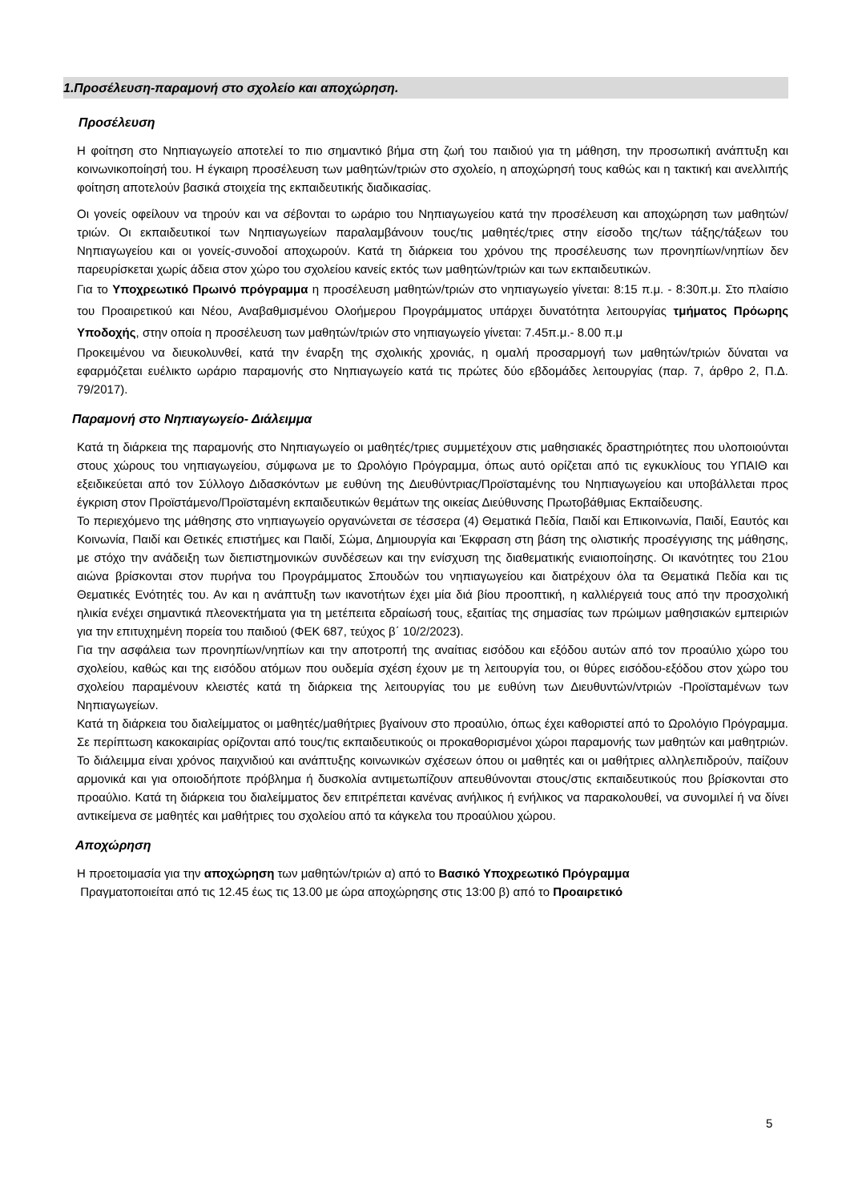1.Προσέλευση-παραμονή στο σχολείο και αποχώρηση.
Προσέλευση
Η φοίτηση στο Νηπιαγωγείο αποτελεί το πιο σημαντικό βήμα στη ζωή του παιδιού για τη μάθηση, την προσωπική ανάπτυξη και κοινωνικοποίησή του. Η έγκαιρη προσέλευση των μαθητών/τριών στο σχολείο, η αποχώρησή τους καθώς και η τακτική και ανελλιπής φοίτηση αποτελούν βασικά στοιχεία της εκπαιδευτικής διαδικασίας.
Οι γονείς οφείλουν να τηρούν και να σέβονται το ωράριο του Νηπιαγωγείου κατά την προσέλευση και αποχώρηση των μαθητών/τριών. Οι εκπαιδευτικοί των Νηπιαγωγείων παραλαμβάνουν τους/τις μαθητές/τριες στην είσοδο της/των τάξης/τάξεων του Νηπιαγωγείου και οι γονείς-συνοδοί αποχωρούν. Κατά τη διάρκεια του χρόνου της προσέλευσης των προνηπίων/νηπίων δεν παρευρίσκεται χωρίς άδεια στον χώρο του σχολείου κανείς εκτός των μαθητών/τριών και των εκπαιδευτικών.
Για το Υποχρεωτικό Πρωινό πρόγραμμα η προσέλευση μαθητών/τριών στο νηπιαγωγείο γίνεται: 8:15 π.μ. - 8:30π.μ. Στο πλαίσιο του Προαιρετικού και Νέου, Αναβαθμισμένου Ολοήμερου Προγράμματος υπάρχει δυνατότητα λειτουργίας τμήματος Πρόωρης Υποδοχής, στην οποία η προσέλευση των μαθητών/τριών στο νηπιαγωγείο γίνεται: 7.45π.μ.- 8.00 π.μ
Προκειμένου να διευκολυνθεί, κατά την έναρξη της σχολικής χρονιάς, η ομαλή προσαρμογή των μαθητών/τριών δύναται να εφαρμόζεται ευέλικτο ωράριο παραμονής στο Νηπιαγωγείο κατά τις πρώτες δύο εβδομάδες λειτουργίας (παρ. 7, άρθρο 2, Π.Δ. 79/2017).
Παραμονή στο Νηπιαγωγείο- Διάλειμμα
Κατά τη διάρκεια της παραμονής στο Νηπιαγωγείο οι μαθητές/τριες συμμετέχουν στις μαθησιακές δραστηριότητες που υλοποιούνται στους χώρους του νηπιαγωγείου, σύμφωνα με το Ωρολόγιο Πρόγραμμα, όπως αυτό ορίζεται από τις εγκυκλίους του ΥΠΑΙΘ και εξειδικεύεται από τον Σύλλογο Διδασκόντων με ευθύνη της Διευθύντριας/Προϊσταμένης του Νηπιαγωγείου και υποβάλλεται προς έγκριση στον Προϊστάμενο/Προϊσταμένη εκπαιδευτικών θεμάτων της οικείας Διεύθυνσης Πρωτοβάθμιας Εκπαίδευσης.
Το περιεχόμενο της μάθησης στο νηπιαγωγείο οργανώνεται σε τέσσερα (4) Θεματικά Πεδία, Παιδί και Επικοινωνία, Παιδί, Εαυτός και Κοινωνία, Παιδί και Θετικές επιστήμες και Παιδί, Σώμα, Δημιουργία και Έκφραση στη βάση της ολιστικής προσέγγισης της μάθησης, με στόχο την ανάδειξη των διεπιστημονικών συνδέσεων και την ενίσχυση της διαθεματικής ενιαιοποίησης. Οι ικανότητες του 21ου αιώνα βρίσκονται στον πυρήνα του Προγράμματος Σπουδών του νηπιαγωγείου και διατρέχουν όλα τα Θεματικά Πεδία και τις Θεματικές Ενότητές του. Αν και η ανάπτυξη των ικανοτήτων έχει μία διά βίου προοπτική, η καλλιέργειά τους από την προσχολική ηλικία ενέχει σημαντικά πλεονεκτήματα για τη μετέπειτα εδραίωσή τους, εξαιτίας της σημασίας των πρώιμων μαθησιακών εμπειριών για την επιτυχημένη πορεία του παιδιού (ΦΕΚ 687, τεύχος β΄ 10/2/2023).
Για την ασφάλεια των προνηπίων/νηπίων και την αποτροπή της αναίτιας εισόδου και εξόδου αυτών από τον προαύλιο χώρο του σχολείου, καθώς και της εισόδου ατόμων που ουδεμία σχέση έχουν με τη λειτουργία του, οι θύρες εισόδου-εξόδου στον χώρο του σχολείου παραμένουν κλειστές κατά τη διάρκεια της λειτουργίας του με ευθύνη των Διευθυντών/ντριών -Προϊσταμένων των Νηπιαγωγείων.
Κατά τη διάρκεια του διαλείμματος οι μαθητές/μαθήτριες βγαίνουν στο προαύλιο, όπως έχει καθοριστεί από το Ωρολόγιο Πρόγραμμα. Σε περίπτωση κακοκαιρίας ορίζονται από τους/τις εκπαιδευτικούς οι προκαθορισμένοι χώροι παραμονής των μαθητών και μαθητριών. Το διάλειμμα είναι χρόνος παιχνιδιού και ανάπτυξης κοινωνικών σχέσεων όπου οι μαθητές και οι μαθήτριες αλληλεπιδρούν, παίζουν αρμονικά και για οποιοδήποτε πρόβλημα ή δυσκολία αντιμετωπίζουν απευθύνονται στους/στις εκπαιδευτικούς που βρίσκονται στο προαύλιο. Κατά τη διάρκεια του διαλείμματος δεν επιτρέπεται κανένας ανήλικος ή ενήλικος να παρακολουθεί, να συνομιλεί ή να δίνει αντικείμενα σε μαθητές και μαθήτριες του σχολείου από τα κάγκελα του προαύλιου χώρου.
Αποχώρηση
Η προετοιμασία για την αποχώρηση των μαθητών/τριών α) από το Βασικό Υποχρεωτικό Πρόγραμμα
Πραγματοποιείται από τις 12.45 έως τις 13.00 με ώρα αποχώρησης στις 13:00 β) από το Προαιρετικό
5